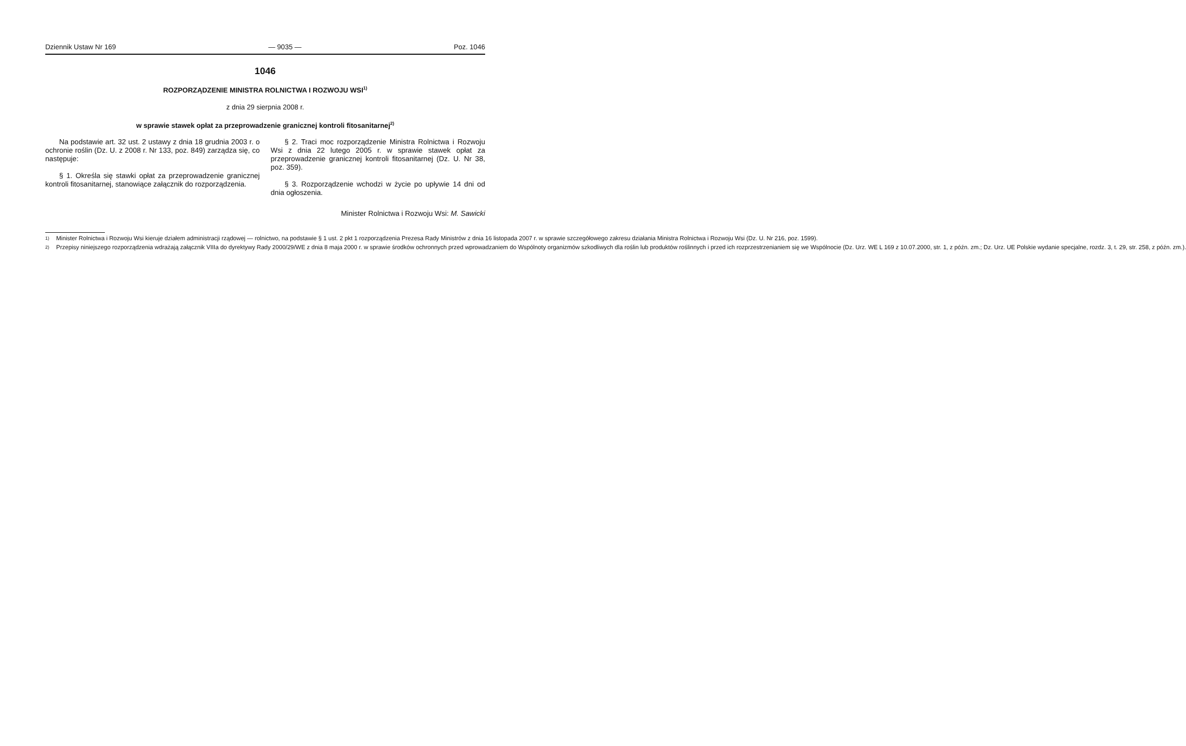Dziennik Ustaw Nr 169 — 9035 — Poz. 1046
1046
ROZPORZĄDZENIE MINISTRA ROLNICTWA I ROZWOJU WSI<sup>1)</sup>
z dnia 29 sierpnia 2008 r.
w sprawie stawek opłat za przeprowadzenie granicznej kontroli fitosanitarnej<sup>2)</sup>
Na podstawie art. 32 ust. 2 ustawy z dnia 18 grudnia 2003 r. o ochronie roślin (Dz. U. z 2008 r. Nr 133, poz. 849) zarządza się, co następuje:
§ 1. Określa się stawki opłat za przeprowadzenie granicznej kontroli fitosanitarnej, stanowiące załącznik do rozporządzenia.
§ 2. Traci moc rozporządzenie Ministra Rolnictwa i Rozwoju Wsi z dnia 22 lutego 2005 r. w sprawie stawek opłat za przeprowadzenie granicznej kontroli fitosanitarnej (Dz. U. Nr 38, poz. 359).
§ 3. Rozporządzenie wchodzi w życie po upływie 14 dni od dnia ogłoszenia.
Minister Rolnictwa i Rozwoju Wsi: M. Sawicki
<sup>1)</sup> Minister Rolnictwa i Rozwoju Wsi kieruje działem administracji rządowej — rolnictwo, na podstawie § 1 ust. 2 pkt 1 rozporządzenia Prezesa Rady Ministrów z dnia 16 listopada 2007 r. w sprawie szczegółowego zakresu działania Ministra Rolnictwa i Rozwoju Wsi (Dz. U. Nr 216, poz. 1599).
<sup>2)</sup> Przepisy niniejszego rozporządzenia wdrażają załącznik VIIIa do dyrektywy Rady 2000/29/WE z dnia 8 maja 2000 r. w sprawie środków ochronnych przed wprowadzaniem do Wspólnoty organizmów szkodliwych dla roślin lub produktów roślinnych i przed ich rozprzestrzenianiem się we Wspólnocie (Dz. Urz. WE L 169 z 10.07.2000, str. 1, z późn. zm.; Dz. Urz. UE Polskie wydanie specjalne, rozdz. 3, t. 29, str. 258, z późn. zm.).